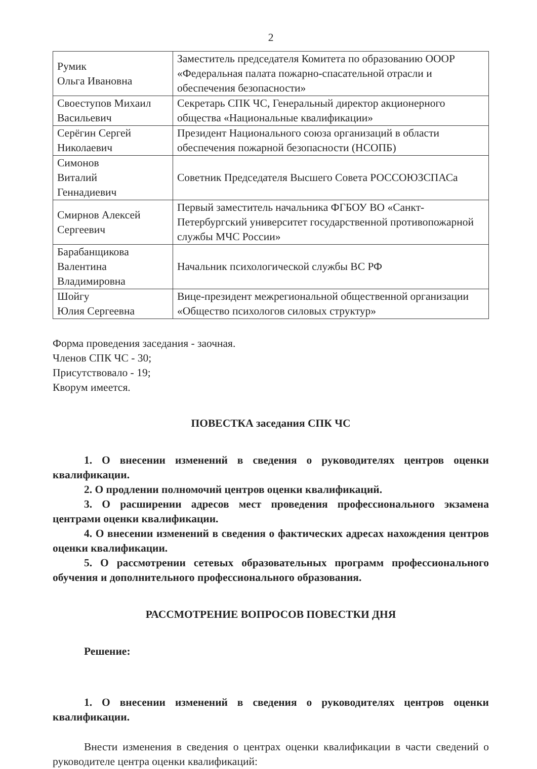2
| Румик Ольга Ивановна | Заместитель председателя Комитета по образованию ОООР «Федеральная палата пожарно-спасательной отрасли и обеспечения безопасности» |
| Своеступов Михаил Васильевич | Секретарь СПК ЧС, Генеральный директор акционерного общества «Национальные квалификации» |
| Серёгин Сергей Николаевич | Президент Национального союза организаций в области обеспечения пожарной безопасности (НСОПБ) |
| Симонов Виталий Геннадиевич | Советник Председателя Высшего Совета РОССОЮЗСПАСа |
| Смирнов Алексей Сергеевич | Первый заместитель начальника ФГБОУ ВО «Санкт-Петербургский университет государственной противопожарной службы МЧС России» |
| Барабанщикова Валентина Владимировна | Начальник психологической службы ВС РФ |
| Шойгу Юлия Сергеевна | Вице-президент межрегиональной общественной организации «Общество психологов силовых структур» |
Форма проведения заседания - заочная.
Членов СПК ЧС - 30;
Присутствовало - 19;
Кворум имеется.
ПОВЕСТКА заседания СПК ЧС
1. О внесении изменений в сведения о руководителях центров оценки квалификации.
2. О продлении полномочий центров оценки квалификаций.
3. О расширении адресов мест проведения профессионального экзамена центрами оценки квалификации.
4. О внесении изменений в сведения о фактических адресах нахождения центров оценки квалификации.
5. О рассмотрении сетевых образовательных программ профессионального обучения и дополнительного профессионального образования.
РАССМОТРЕНИЕ ВОПРОСОВ ПОВЕСТКИ ДНЯ
Решение:
1. О внесении изменений в сведения о руководителях центров оценки квалификации.
Внести изменения в сведения о центрах оценки квалификации в части сведений о руководителе центра оценки квалификаций: